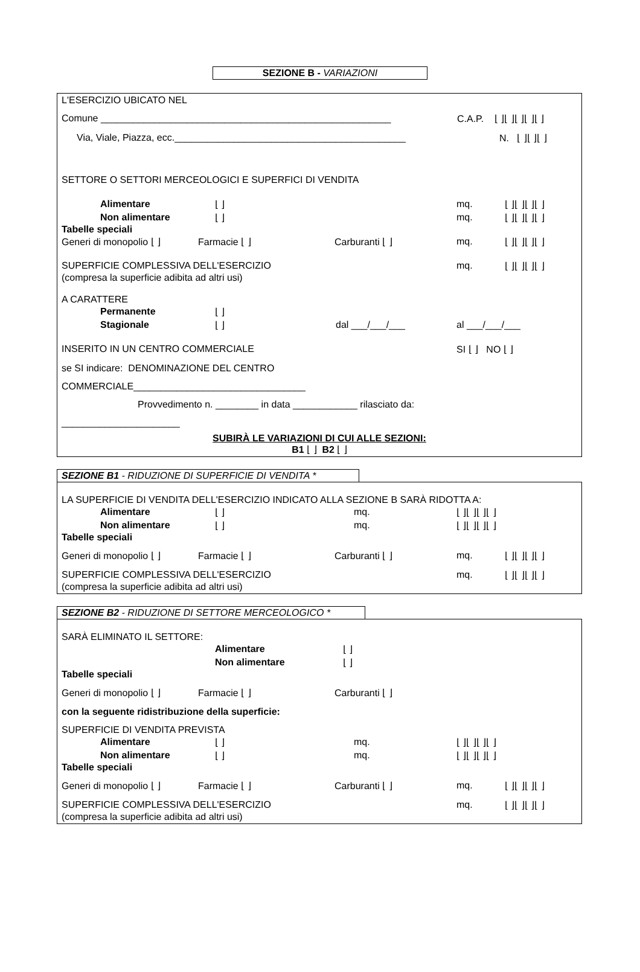SEZIONE B - VARIAZIONI
L'ESERCIZIO UBICATO NEL
Comune ______________________________________________________ C.A.P. ⌊ ⌋⌊ ⌋⌊ ⌋⌊ ⌋⌊ ⌋
Via, Viale, Piazza, ecc.___________________________________________ N. ⌊ ⌋⌊ ⌋⌊ ⌋
SETTORE O SETTORI MERCEOLOGICI E SUPERFICI DI VENDITA
Alimentare ⌊ ⌋ mq. ⌊ ⌋⌊ ⌋⌊ ⌋⌊ ⌋
Non alimentare ⌊ ⌋ mq. ⌊ ⌋⌊ ⌋⌊ ⌋⌊ ⌋
Tabelle speciali
Generi di monopolio ⌊ ⌋ Farmacie ⌊ ⌋ Carburanti ⌊ ⌋ mq. ⌊ ⌋⌊ ⌋⌊ ⌋⌊ ⌋
SUPERFICIE COMPLESSIVA DELL'ESERCIZIO mq. ⌊ ⌋⌊ ⌋⌊ ⌋⌊ ⌋
(compresa la superficie adibita ad altri usi)
A CARATTERE
Permanente ⌊ ⌋
Stagionale ⌊ ⌋ dal ___/___/___ al ___/___/___
INSERITO IN UN CENTRO COMMERCIALE SI ⌊ ⌋ NO ⌊ ⌋
se SI indicare: DENOMINAZIONE DEL CENTRO
COMMERCIALE________________________________
Provvedimento n. ________ in data ____________ rilasciato da:
______________________
SUBIRÀ LE VARIAZIONI DI CUI ALLE SEZIONI:
B1 ⌊ ⌋ B2 ⌊ ⌋
SEZIONE B1 - RIDUZIONE DI SUPERFICIE DI VENDITA *
LA SUPERFICIE DI VENDITA DELL'ESERCIZIO INDICATO ALLA SEZIONE B SARÀ RIDOTTA A:
Alimentare ⌊ ⌋ mq. ⌊ ⌋⌊ ⌋⌊ ⌋⌊ ⌋
Non alimentare ⌊ ⌋ mq. ⌊ ⌋⌊ ⌋⌊ ⌋⌊ ⌋
Tabelle speciali
Generi di monopolio ⌊ ⌋ Farmacie ⌊ ⌋ Carburanti ⌊ ⌋ mq. ⌊ ⌋⌊ ⌋⌊ ⌋⌊ ⌋
SUPERFICIE COMPLESSIVA DELL'ESERCIZIO mq. ⌊ ⌋⌊ ⌋⌊ ⌋⌊ ⌋
(compresa la superficie adibita ad altri usi)
SEZIONE B2 - RIDUZIONE DI SETTORE MERCEOLOGICO *
SARÀ ELIMINATO IL SETTORE:
Alimentare ⌊ ⌋
Non alimentare ⌊ ⌋
Tabelle speciali
Generi di monopolio ⌊ ⌋ Farmacie ⌊ ⌋ Carburanti ⌊ ⌋
con la seguente ridistribuzione della superficie:
SUPERFICIE DI VENDITA PREVISTA
Alimentare ⌊ ⌋ mq. ⌊ ⌋⌊ ⌋⌊ ⌋⌊ ⌋
Non alimentare ⌊ ⌋ mq. ⌊ ⌋⌊ ⌋⌊ ⌋⌊ ⌋
Tabelle speciali
Generi di monopolio ⌊ ⌋ Farmacie ⌊ ⌋ Carburanti ⌊ ⌋ mq. ⌊ ⌋⌊ ⌋⌊ ⌋⌊ ⌋
SUPERFICIE COMPLESSIVA DELL'ESERCIZIO mq. ⌊ ⌋⌊ ⌋⌊ ⌋⌊ ⌋
(compresa la superficie adibita ad altri usi)